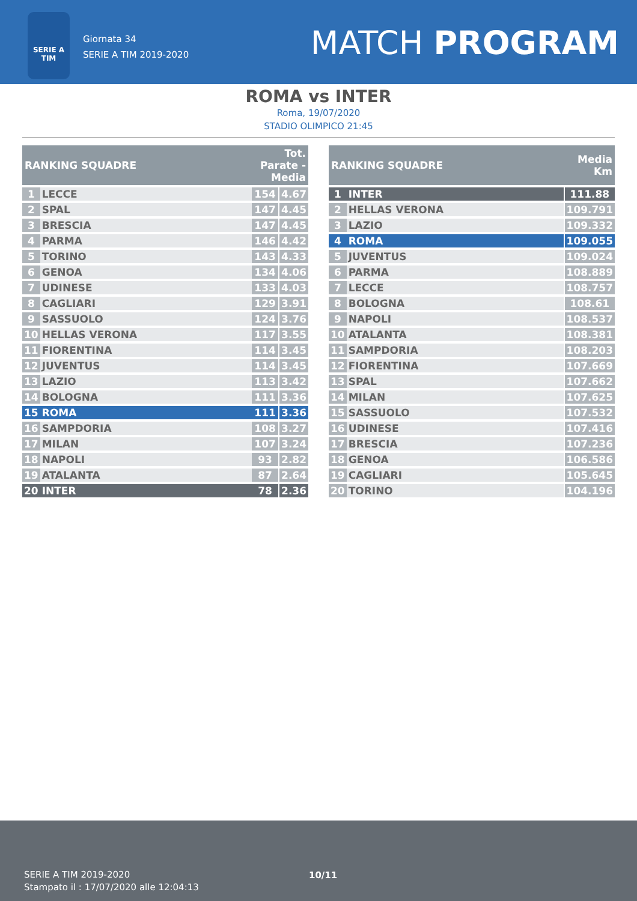SERIE A
TIM
Giornata 34
SERIE A TIM 2019-2020
MATCH PROGRAM
ROMA vs INTER
Roma, 19/07/2020
STADIO OLIMPICO 21:45
| RANKING SQUADRE | | Tot. Parate - Media | | |
| --- | --- | --- | --- | --- |
| 1 | LECCE | 154 | | 4.67 |
| 2 | SPAL | 147 | | 4.45 |
| 3 | BRESCIA | 147 | | 4.45 |
| 4 | PARMA | 146 | | 4.42 |
| 5 | TORINO | 143 | | 4.33 |
| 6 | GENOA | 134 | | 4.06 |
| 7 | UDINESE | 133 | | 4.03 |
| 8 | CAGLIARI | 129 | | 3.91 |
| 9 | SASSUOLO | 124 | | 3.76 |
| 10 | HELLAS VERONA | 117 | | 3.55 |
| 11 | FIORENTINA | 114 | | 3.45 |
| 12 | JUVENTUS | 114 | | 3.45 |
| 13 | LAZIO | 113 | | 3.42 |
| 14 | BOLOGNA | 111 | | 3.36 |
| 15 | ROMA | 111 | | 3.36 |
| 16 | SAMPDORIA | 108 | | 3.27 |
| 17 | MILAN | 107 | | 3.24 |
| 18 | NAPOLI | 93 | | 2.82 |
| 19 | ATALANTA | 87 | | 2.64 |
| 20 | INTER | 78 | | 2.36 |
| RANKING SQUADRE | | Media Km | |
| --- | --- | --- | --- |
| 1 | INTER | | 111.88 |
| 2 | HELLAS VERONA | | 109.791 |
| 3 | LAZIO | | 109.332 |
| 4 | ROMA | | 109.055 |
| 5 | JUVENTUS | | 109.024 |
| 6 | PARMA | | 108.889 |
| 7 | LECCE | | 108.757 |
| 8 | BOLOGNA | | 108.61 |
| 9 | NAPOLI | | 108.537 |
| 10 | ATALANTA | | 108.381 |
| 11 | SAMPDORIA | | 108.203 |
| 12 | FIORENTINA | | 107.669 |
| 13 | SPAL | | 107.662 |
| 14 | MILAN | | 107.625 |
| 15 | SASSUOLO | | 107.532 |
| 16 | UDINESE | | 107.416 |
| 17 | BRESCIA | | 107.236 |
| 18 | GENOA | | 106.586 |
| 19 | CAGLIARI | | 105.645 |
| 20 | TORINO | | 104.196 |
SERIE A TIM 2019-2020
Stampato il : 17/07/2020 alle 12:04:13
10/11